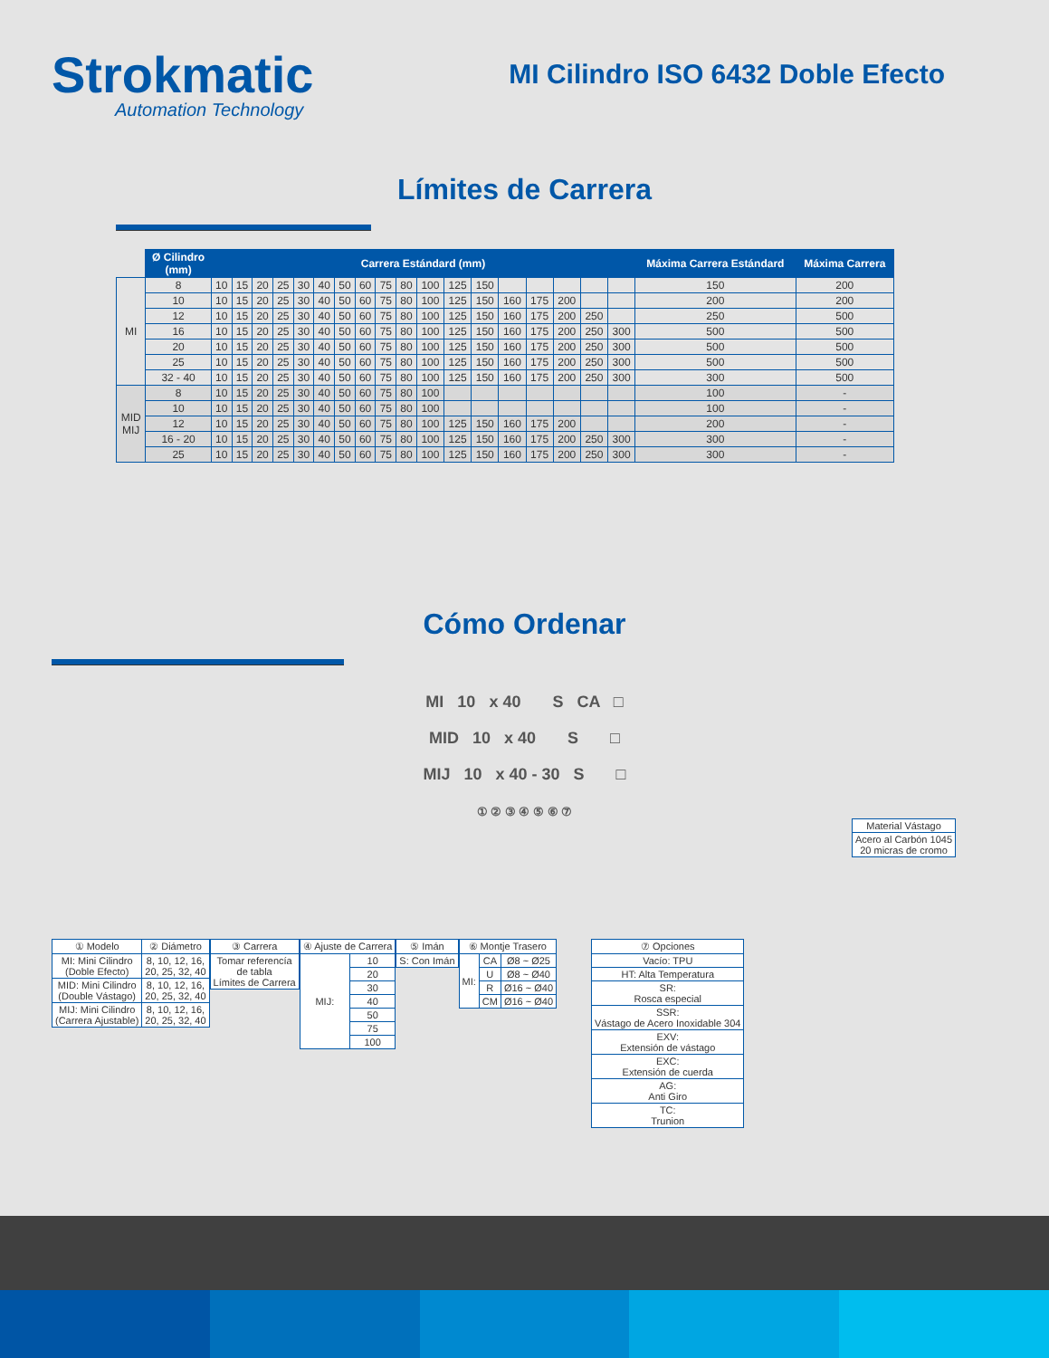Strokmatic
Automation Technology
MI Cilindro ISO 6432 Doble Efecto
Límites de Carrera
| | Ø Cilindro (mm) | Carrera Estándard (mm) | | | | | | | | | | | | | | | | | | Máxima Carrera Estándard | Máxima Carrera |
| --- | --- | --- | --- | --- | --- | --- | --- | --- | --- | --- | --- | --- | --- | --- | --- | --- | --- | --- | --- | --- | --- |
| MI | 8 | 10 | 15 | 20 | 25 | 30 | 40 | 50 | 60 | 75 | 80 | 100 | 125 | 150 | | | | | | 150 | 200 |
| | 10 | 10 | 15 | 20 | 25 | 30 | 40 | 50 | 60 | 75 | 80 | 100 | 125 | 150 | 160 | 175 | 200 | | | 200 | 200 |
| | 12 | 10 | 15 | 20 | 25 | 30 | 40 | 50 | 60 | 75 | 80 | 100 | 125 | 150 | 160 | 175 | 200 | 250 | | 250 | 500 |
| | 16 | 10 | 15 | 20 | 25 | 30 | 40 | 50 | 60 | 75 | 80 | 100 | 125 | 150 | 160 | 175 | 200 | 250 | 300 | 500 | 500 |
| | 20 | 10 | 15 | 20 | 25 | 30 | 40 | 50 | 60 | 75 | 80 | 100 | 125 | 150 | 160 | 175 | 200 | 250 | 300 | 500 | 500 |
| | 25 | 10 | 15 | 20 | 25 | 30 | 40 | 50 | 60 | 75 | 80 | 100 | 125 | 150 | 160 | 175 | 200 | 250 | 300 | 500 | 500 |
| | 32 - 40 | 10 | 15 | 20 | 25 | 30 | 40 | 50 | 60 | 75 | 80 | 100 | 125 | 150 | 160 | 175 | 200 | 250 | 300 | 300 | 500 |
| MID MIJ | 8 | 10 | 15 | 20 | 25 | 30 | 40 | 50 | 60 | 75 | 80 | 100 | | | | | | | | 100 | - |
| | 10 | 10 | 15 | 20 | 25 | 30 | 40 | 50 | 60 | 75 | 80 | 100 | | | | | | | | 100 | - |
| | 12 | 10 | 15 | 20 | 25 | 30 | 40 | 50 | 60 | 75 | 80 | 100 | 125 | 150 | 160 | 175 | 200 | | | 200 | - |
| | 16 - 20 | 10 | 15 | 20 | 25 | 30 | 40 | 50 | 60 | 75 | 80 | 100 | 125 | 150 | 160 | 175 | 200 | 250 | 300 | 300 | - |
| | 25 | 10 | 15 | 20 | 25 | 30 | 40 | 50 | 60 | 75 | 80 | 100 | 125 | 150 | 160 | 175 | 200 | 250 | 300 | 300 | - |
Cómo Ordenar
MI 10 x 40 S CA □
MID 10 x 40 S □
MIJ 10 x 40 - 30 S □
① ② ③ ④ ⑤ ⑥ ⑦
| Material Vástago |
| Acero al Carbón 1045 20 micras de cromo |
| ① Modelo | ② Diámetro |
| MI: Mini Cilindro (Doble Efecto) | 8, 10, 12, 16, 20, 25, 32, 40 |
| MID: Mini Cilindro (Double Vástago) | 8, 10, 12, 16, 20, 25, 32, 40 |
| MIJ: Mini Cilindro (Carrera Ajustable) | 8, 10, 12, 16, 20, 25, 32, 40 |
| ③ Carrera |
| Tomar referencía de tabla Límites de Carrera |
| ④ Ajuste de Carrera | |
| MIJ: | 10 |
| | 20 |
| | 30 |
| | 40 |
| | 50 |
| | 75 |
| | 100 |
| ⑤ Imán |
| S: Con Imán |
| ⑥ Montje Trasero | | |
| MI: | CA | Ø8 ~ Ø25 |
| | U | Ø8 ~ Ø40 |
| | R | Ø16 ~ Ø40 |
| | CM | Ø16 ~ Ø40 |
| ⑦ Opciones |
| Vacío: TPU |
| HT: Alta Temperatura |
| SR: Rosca especial |
| SSR: Vástago de Acero Inoxidable 304 |
| EXV: Extensión de vástago |
| EXC: Extensión de cuerda |
| AG: Anti Giro |
| TC: Trunion |